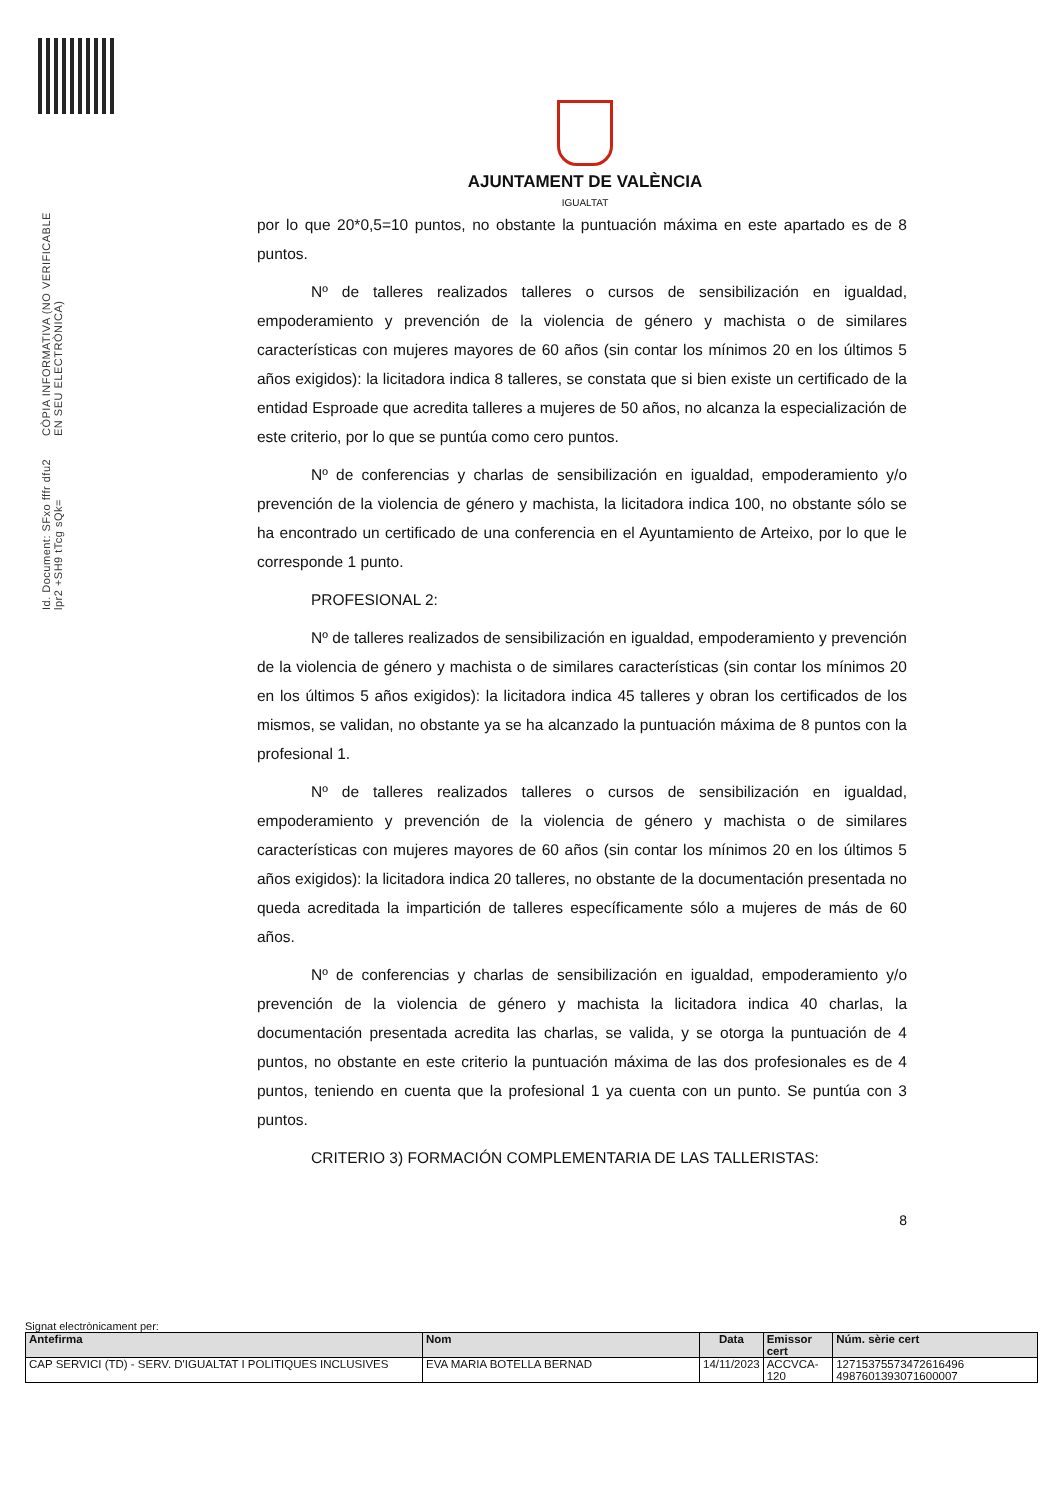Id. Document: SFxo fffr dfu2 lpr2 +SH9 tTcg sQk=
CÒPIA INFORMATIVA (NO VERIFICABLE EN SEU ELECTRÒNICA)
AJUNTAMENT DE VALÈNCIA
IGUALTAT
por lo que 20*0,5=10 puntos, no obstante la puntuación máxima en este apartado es de 8 puntos.
Nº de talleres realizados talleres o cursos de sensibilización en igualdad, empoderamiento y prevención de la violencia de género y machista o de similares características con mujeres mayores de 60 años (sin contar los mínimos 20 en los últimos 5 años exigidos): la licitadora indica 8 talleres, se constata que si bien existe un certificado de la entidad Esproade que acredita talleres a mujeres de 50 años, no alcanza la especialización de este criterio, por lo que se puntúa como cero puntos.
Nº de conferencias y charlas de sensibilización en igualdad, empoderamiento y/o prevención de la violencia de género y machista, la licitadora indica 100, no obstante sólo se ha encontrado un certificado de una conferencia en el Ayuntamiento de Arteixo, por lo que le corresponde 1 punto.
PROFESIONAL 2:
Nº de talleres realizados de sensibilización en igualdad, empoderamiento y prevención de la violencia de género y machista o de similares características (sin contar los mínimos 20 en los últimos 5 años exigidos): la licitadora indica 45 talleres y obran los certificados de los mismos, se validan, no obstante ya se ha alcanzado la puntuación máxima de 8 puntos con la profesional 1.
Nº de talleres realizados talleres o cursos de sensibilización en igualdad, empoderamiento y prevención de la violencia de género y machista o de similares características con mujeres mayores de 60 años (sin contar los mínimos 20 en los últimos 5 años exigidos): la licitadora indica 20 talleres, no obstante de la documentación presentada no queda acreditada la impartición de talleres específicamente sólo a mujeres de más de 60 años.
Nº de conferencias y charlas de sensibilización en igualdad, empoderamiento y/o prevención de la violencia de género y machista la licitadora indica 40 charlas, la documentación presentada acredita las charlas, se valida, y se otorga la puntuación de 4 puntos, no obstante en este criterio la puntuación máxima de las dos profesionales es de 4 puntos, teniendo en cuenta que la profesional 1 ya cuenta con un punto. Se puntúa con 3 puntos.
CRITERIO 3) FORMACIÓN COMPLEMENTARIA DE LAS TALLERISTAS:
8
Signat electrònicament per:
| Antefirma | Nom | Data | Emissor cert | Núm. sèrie cert |
| --- | --- | --- | --- | --- |
| CAP SERVICI (TD) - SERV. D'IGUALTAT I POLITIQUES INCLUSIVES | EVA MARIA BOTELLA BERNAD | 14/11/2023 | ACCVCA-120 | 12715375573472616496 4987601393071600007 |